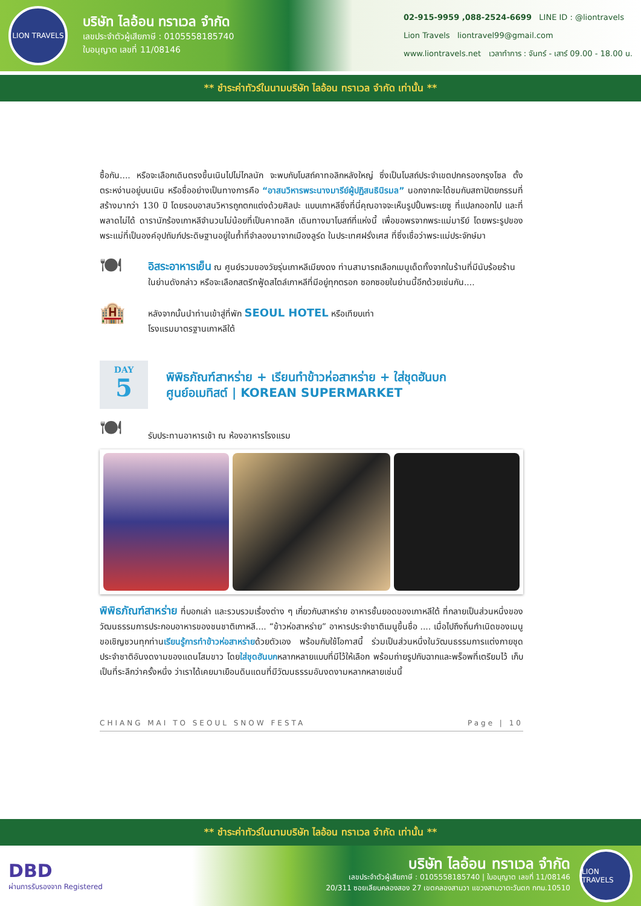LION TRAVELS
บริษัท ไลอ้อน ทราเวล จำกัด
เลขประจำตัวผู้เสียภาษี : 0105558185740
ใบอนุญาต เลขที่ 11/08146
02-915-9959 ,088-2524-6699 LINE ID : @liontravels
Lion Travels liontravel99@gmail.com
www.liontravels.net เวลาทำการ : จันทร์ - เสาร์ 09.00 - 18.00 น.
** ชำระค่าทัวร์ในนามบริษัท ไลอ้อน ทราเวล จำกัด เท่านั้น **
ซื้อกัน.... หรือจะเลือกเดินตรงขึ้นเนินไปไม่ไกลนัก จะพบกับโบสถ์คาทอลิกหลังใหญ่ ซึ่งเป็นโบสถ์ประจำเขตปกครองกรุงโซล ตั้งตระหง่านอยู่บนเนิน หรือชื่ออย่างเป็นทางการคือ “อาสนวิหารพระนางมารีย์ผู้ปฏิสนธินิรมล” นอกจากจะได้ชมกับสถาปัตยกรรมที่สร้างมากว่า 130 ปี โดยรอบอาสนวิหารถูกตกแต่งด้วยศิลปะ แบบเกาหลีซึ่งที่นี่คุณอาจจะเห็นรูปปั้นพระเยซู ที่แปลกออกไป และที่พลาดไม่ได้ ดารานักร้องเกาหลีจำนวนไม่น้อยที่เป็นคาทอลิก เดินทางมาโบสถ์ที่แห่งนี้ เพื่อขอพรจากพระแม่มารีย์ โดยพระรูปของพระแม่ที่เป็นองค์อุปถัมภ์ประดิษฐานอยู่ในถ้ำที่จำลองมาจากเมืองลูร์ด ในประเทศฝรั่งเศส ที่ซึ่งเชื่อว่าพระแม่ประจักษ์มา
🍽
อิสระอาหารเย็น ณ ศูนย์รวมของวัยรุ่นเกาหลีเมียงดง ท่านสามารถเลือกเมนูเด็ดทั้งจากในร้านที่มีนับร้อยร้านในย่านดังกล่าว หรือจะเลือกสตรีทฟู้ดสไตล์เกาหลีที่มีอยู่ทุกตรอก ซอกซอยในย่านนี้อีกด้วยเช่นกัน....
🏨
หลังจากนั้นนำท่านเข้าสู่ที่พัก SEOUL HOTEL หรือเทียบเท่า
โรงแรมมาตรฐานเกาหลีใต้
DAY
5
พิพิธภัณฑ์สาหร่าย + เรียนทำข้าวห่อสาหร่าย + ใส่ชุดฮันบก
ศูนย์อเมทิสต์ | KOREAN SUPERMARKET
🍽
รับประทานอาหารเช้า ณ ห้องอาหารโรงแรม
พิพิธภัณฑ์สาหร่าย ที่บอกเล่า และรวบรวมเรื่องต่าง ๆ เกี่ยวกับสาหร่าย อาหารชั้นยอดของเกาหลีใต้ ที่กลายเป็นส่วนหนึ่งของ วัฒนธรรมการประกอบอาหารของชนชาติเกาหลี.... “ข้าวห่อสาหร่าย” อาหารประจำชาติเมนูขึ้นชื่อ .... เมื่อไปถึงถิ่นกำเนิดของเมนู ขอเชิญชวนทุกท่านเรียนรู้การทำข้าวห่อสาหร่ายด้วยตัวเอง พร้อมกับใช้โอกาสนี้ ร่วมเป็นส่วนหนึ่งในวัฒนธรรมการแต่งกายชุดประจำชาติอันงดงามของแดนโสมขาว โดยใส่ชุดฮันบกหลากหลายแบบที่มีไว้ให้เลือก พร้อมถ่ายรูปกับฉากและพร็อพที่เตรียมไว้ เก็บเป็นที่ระลึกว่าครั้งหนึ่ง ว่าเราได้เคยมาเยือนดินแดนที่มีวัฒนธรรมอันงดงามหลากหลายเช่นนี้
CHIANG MAI TO SEOUL SNOW FESTA Page | 10
** ชำระค่าทัวร์ในนามบริษัท ไลอ้อน ทราเวล จำกัด เท่านั้น **
DBD
ผ่านการรับรองจาก Registered
บริษัท ไลอ้อน ทราเวล จำกัด
เลขประจำตัวผู้เสียภาษี : 0105558185740 | ใบอนุญาต เลขที่ 11/08146
20/311 ซอยเลียบคลองสอง 27 เขตคลองสามวา แขวงสามวาตะวันตก กทม.10510
LION TRAVELS